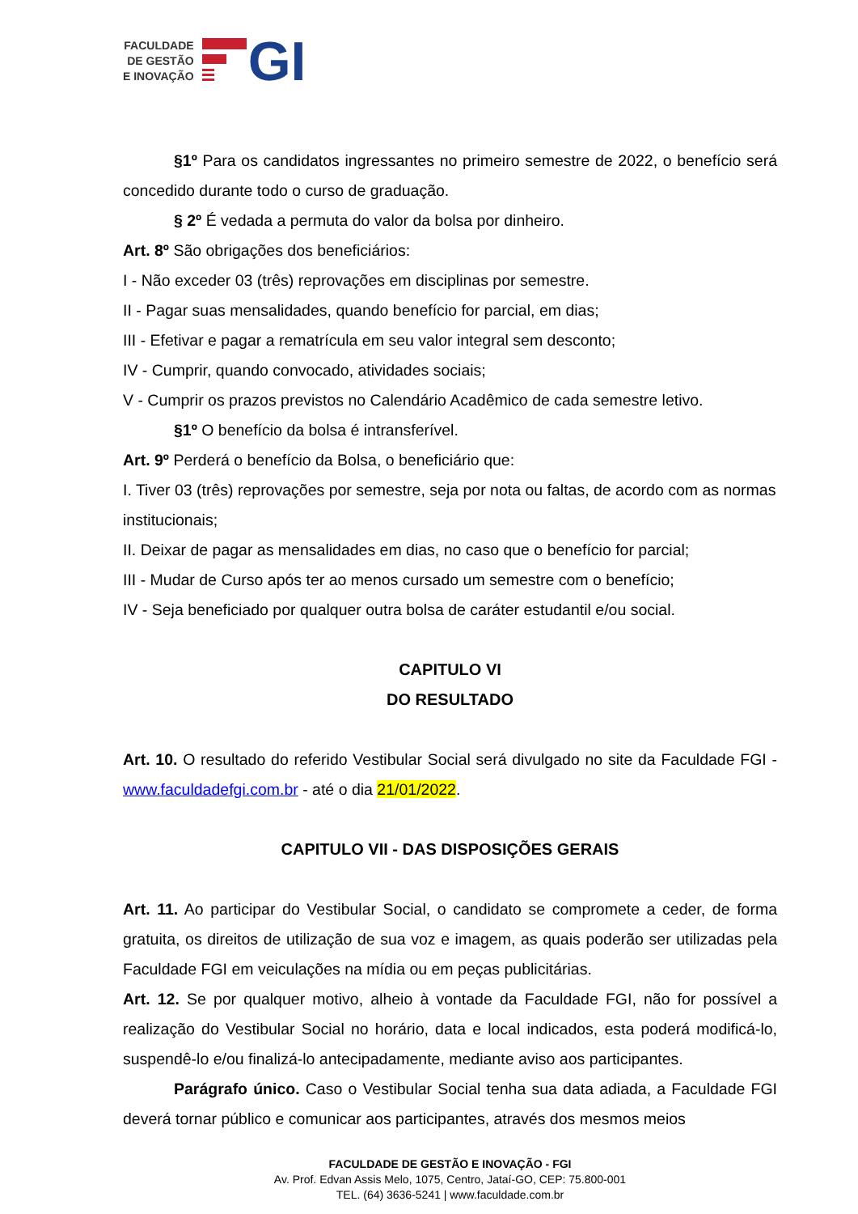FACULDADE
DE GESTÃO
E INOVAÇÃO
GI
§1º Para os candidatos ingressantes no primeiro semestre de 2022, o benefício será concedido durante todo o curso de graduação.
§ 2º É vedada a permuta do valor da bolsa por dinheiro.
Art. 8º São obrigações dos beneficiários:
I - Não exceder 03 (três) reprovações em disciplinas por semestre.
II - Pagar suas mensalidades, quando benefício for parcial, em dias;
III - Efetivar e pagar a rematrícula em seu valor integral sem desconto;
IV - Cumprir, quando convocado, atividades sociais;
V - Cumprir os prazos previstos no Calendário Acadêmico de cada semestre letivo.
§1º O benefício da bolsa é intransferível.
Art. 9º Perderá o benefício da Bolsa, o beneficiário que:
I. Tiver 03 (três) reprovações por semestre, seja por nota ou faltas, de acordo com as normas institucionais;
II. Deixar de pagar as mensalidades em dias, no caso que o benefício for parcial;
III - Mudar de Curso após ter ao menos cursado um semestre com o benefício;
IV - Seja beneficiado por qualquer outra bolsa de caráter estudantil e/ou social.
CAPITULO VI
DO RESULTADO
Art. 10. O resultado do referido Vestibular Social será divulgado no site da Faculdade FGI - www.faculdadefgi.com.br - até o dia 21/01/2022.
CAPITULO VII - DAS DISPOSIÇÕES GERAIS
Art. 11. Ao participar do Vestibular Social, o candidato se compromete a ceder, de forma gratuita, os direitos de utilização de sua voz e imagem, as quais poderão ser utilizadas pela Faculdade FGI em veiculações na mídia ou em peças publicitárias.
Art. 12. Se por qualquer motivo, alheio à vontade da Faculdade FGI, não for possível a realização do Vestibular Social no horário, data e local indicados, esta poderá modificá-lo, suspendê-lo e/ou finalizá-lo antecipadamente, mediante aviso aos participantes.
Parágrafo único. Caso o Vestibular Social tenha sua data adiada, a Faculdade FGI deverá tornar público e comunicar aos participantes, através dos mesmos meios
FACULDADE DE GESTÃO E INOVAÇÃO - FGI
Av. Prof. Edvan Assis Melo, 1075, Centro, Jataí-GO, CEP: 75.800-001
TEL. (64) 3636-5241 | www.faculdade.com.br